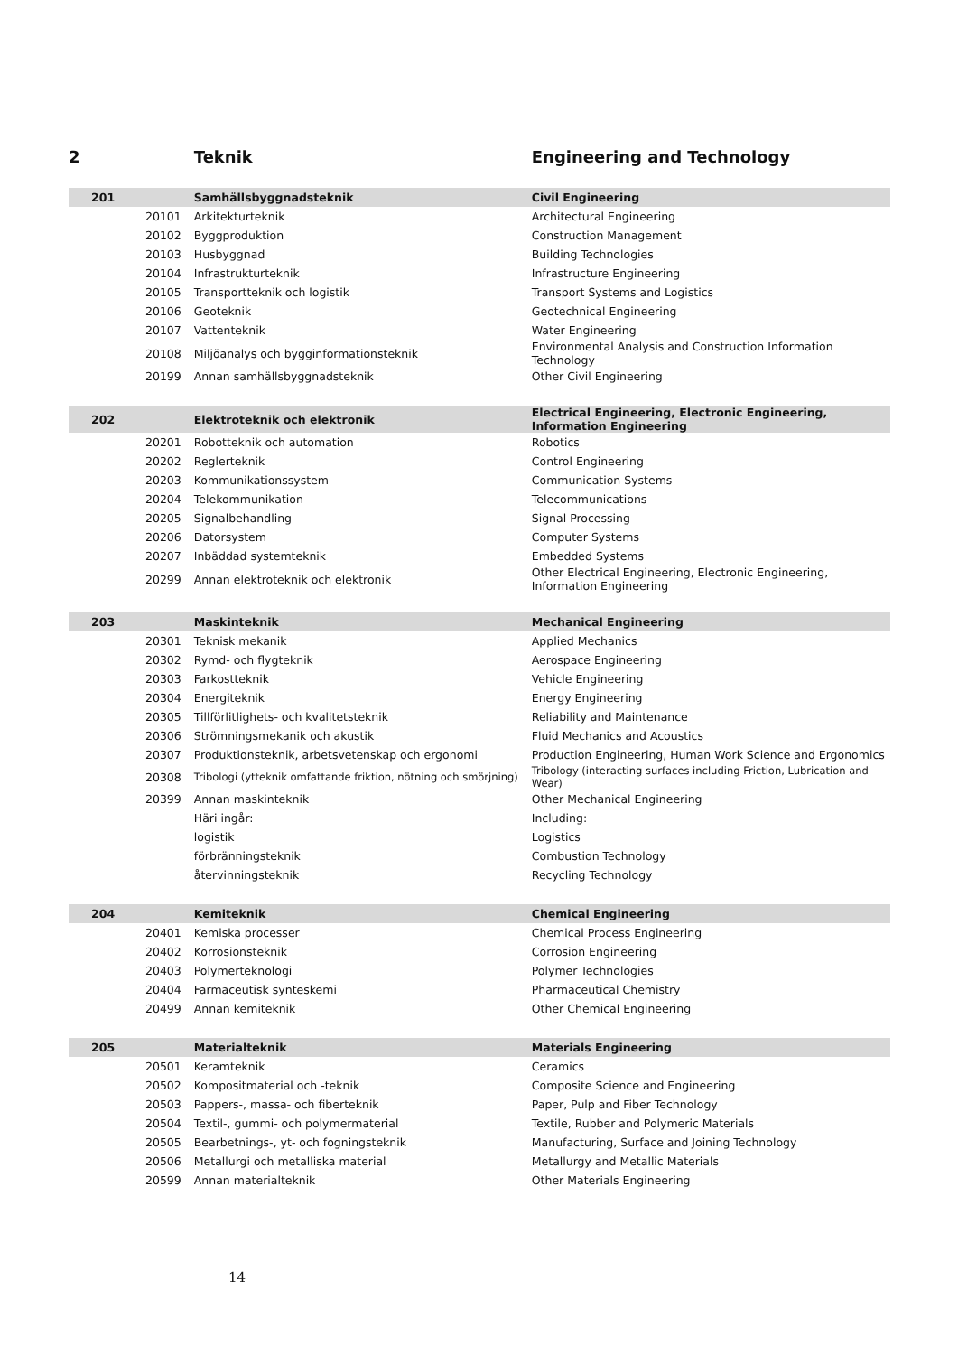| 2 | | Teknik | Engineering and Technology |
| 201 | | Samhällsbyggnadsteknik | Civil Engineering |
| | 20101 | Arkitekturteknik | Architectural Engineering |
| | 20102 | Byggproduktion | Construction Management |
| | 20103 | Husbyggnad | Building Technologies |
| | 20104 | Infrastrukturteknik | Infrastructure Engineering |
| | 20105 | Transportteknik och logistik | Transport Systems and Logistics |
| | 20106 | Geoteknik | Geotechnical Engineering |
| | 20107 | Vattenteknik | Water Engineering |
| | 20108 | Miljöanalys och bygginformationsteknik | Environmental Analysis and Construction Information Technology |
| | 20199 | Annan samhällsbyggnadsteknik | Other Civil Engineering |
| 202 | | Elektroteknik och elektronik | Electrical Engineering, Electronic Engineering, Information Engineering |
| | 20201 | Robotteknik och automation | Robotics |
| | 20202 | Reglerteknik | Control Engineering |
| | 20203 | Kommunikationssystem | Communication Systems |
| | 20204 | Telekommunikation | Telecommunications |
| | 20205 | Signalbehandling | Signal Processing |
| | 20206 | Datorsystem | Computer Systems |
| | 20207 | Inbäddad systemteknik | Embedded Systems |
| | 20299 | Annan elektroteknik och elektronik | Other Electrical Engineering, Electronic Engineering, Information Engineering |
| 203 | | Maskinteknik | Mechanical Engineering |
| | 20301 | Teknisk mekanik | Applied Mechanics |
| | 20302 | Rymd- och flygteknik | Aerospace Engineering |
| | 20303 | Farkostteknik | Vehicle Engineering |
| | 20304 | Energiteknik | Energy Engineering |
| | 20305 | Tillförlitlighets- och kvalitetsteknik | Reliability and Maintenance |
| | 20306 | Strömningsmekanik och akustik | Fluid Mechanics and Acoustics |
| | 20307 | Produktionsteknik, arbetsvetenskap och ergonomi | Production Engineering, Human Work Science and Ergonomics |
| | 20308 | Tribologi (ytteknik omfattande friktion, nötning och smörjning) | Tribology (interacting surfaces including Friction, Lubrication and Wear) |
| | 20399 | Annan maskinteknik | Other Mechanical Engineering |
| | | Häri ingår: | Including: |
| | | logistik | Logistics |
| | | förbränningsteknik | Combustion Technology |
| | | återvinningsteknik | Recycling Technology |
| 204 | | Kemiteknik | Chemical Engineering |
| | 20401 | Kemiska processer | Chemical Process Engineering |
| | 20402 | Korrosionsteknik | Corrosion Engineering |
| | 20403 | Polymerteknologi | Polymer Technologies |
| | 20404 | Farmaceutisk synteskemi | Pharmaceutical Chemistry |
| | 20499 | Annan kemiteknik | Other Chemical Engineering |
| 205 | | Materialteknik | Materials Engineering |
| | 20501 | Keramteknik | Ceramics |
| | 20502 | Kompositmaterial och -teknik | Composite Science and Engineering |
| | 20503 | Pappers-, massa- och fiberteknik | Paper, Pulp and Fiber Technology |
| | 20504 | Textil-, gummi- och polymermaterial | Textile, Rubber and Polymeric Materials |
| | 20505 | Bearbetnings-, yt- och fogningsteknik | Manufacturing, Surface and Joining Technology |
| | 20506 | Metallurgi och metalliska material | Metallurgy and Metallic Materials |
| | 20599 | Annan materialteknik | Other Materials Engineering |
14